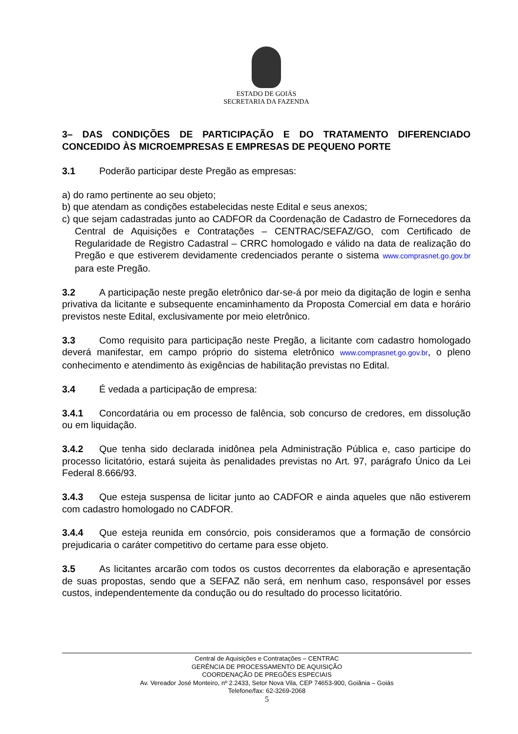ESTADO DE GOIÁS
SECRETARIA DA FAZENDA
3– DAS CONDIÇÕES DE PARTICIPAÇÃO E DO TRATAMENTO DIFERENCIADO CONCEDIDO ÀS MICROEMPRESAS E EMPRESAS DE PEQUENO PORTE
3.1 Poderão participar deste Pregão as empresas:
a) do ramo pertinente ao seu objeto;
b) que atendam as condições estabelecidas neste Edital e seus anexos;
c) que sejam cadastradas junto ao CADFOR da Coordenação de Cadastro de Fornecedores da Central de Aquisições e Contratações – CENTRAC/SEFAZ/GO, com Certificado de Regularidade de Registro Cadastral – CRRC homologado e válido na data de realização do Pregão e que estiverem devidamente credenciados perante o sistema www.comprasnet.go.gov.br para este Pregão.
3.2 A participação neste pregão eletrônico dar-se-á por meio da digitação de login e senha privativa da licitante e subsequente encaminhamento da Proposta Comercial em data e horário previstos neste Edital, exclusivamente por meio eletrônico.
3.3 Como requisito para participação neste Pregão, a licitante com cadastro homologado deverá manifestar, em campo próprio do sistema eletrônico www.comprasnet.go.gov.br, o pleno conhecimento e atendimento às exigências de habilitação previstas no Edital.
3.4 É vedada a participação de empresa:
3.4.1 Concordatária ou em processo de falência, sob concurso de credores, em dissolução ou em liquidação.
3.4.2 Que tenha sido declarada inidônea pela Administração Pública e, caso participe do processo licitatório, estará sujeita às penalidades previstas no Art. 97, parágrafo Único da Lei Federal 8.666/93.
3.4.3 Que esteja suspensa de licitar junto ao CADFOR e ainda aqueles que não estiverem com cadastro homologado no CADFOR.
3.4.4 Que esteja reunida em consórcio, pois consideramos que a formação de consórcio prejudicaria o caráter competitivo do certame para esse objeto.
3.5 As licitantes arcarão com todos os custos decorrentes da elaboração e apresentação de suas propostas, sendo que a SEFAZ não será, em nenhum caso, responsável por esses custos, independentemente da condução ou do resultado do processo licitatório.
Central de Aquisições e Contratações – CENTRAC
GERÊNCIA DE PROCESSAMENTO DE AQUISIÇÃO
COORDENAÇÃO DE PREGÕES ESPECIAIS
Av. Vereador José Monteiro, nº 2.2433, Setor Nova Vila, CEP 74653-900, Goiânia – Goiás
Telefone/fax: 62-3269-2068
5